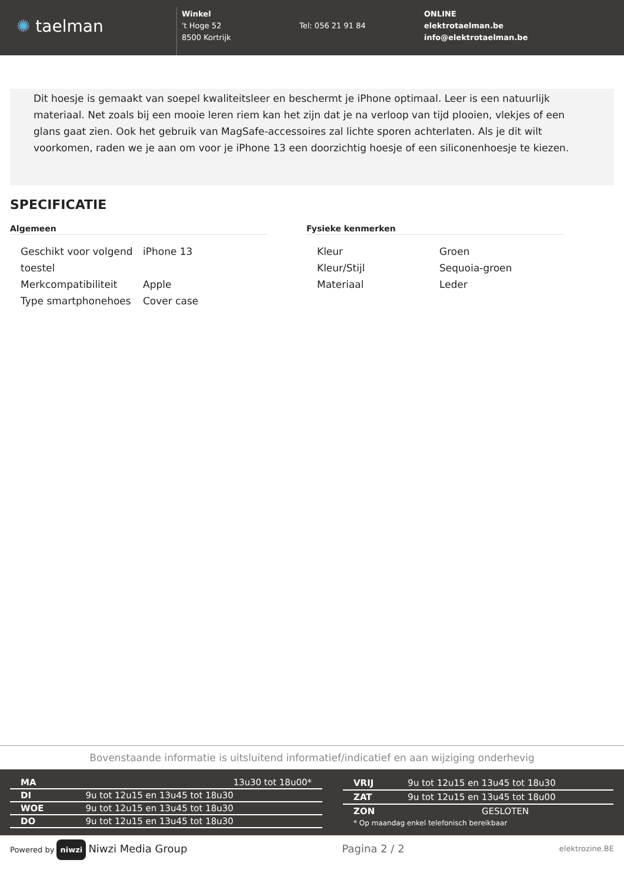✺ taelman
Winkel
't Hoge 52
8500 Kortrijk
Tel: 056 21 91 84
ONLINE
elektrotaelman.be
info@elektrotaelman.be
Dit hoesje is gemaakt van soepel kwaliteitsleer en beschermt je iPhone optimaal. Leer is een natuurlijk materiaal. Net zoals bij een mooie leren riem kan het zijn dat je na verloop van tijd plooien, vlekjes of een glans gaat zien. Ook het gebruik van MagSafe-accessoires zal lichte sporen achterlaten. Als je dit wilt voorkomen, raden we je aan om voor je iPhone 13 een doorzichtig hoesje of een siliconenhoesje te kiezen.
SPECIFICATIE
Algemeen
| Geschikt voor volgend toestel | iPhone 13 |
| Merkcompatibiliteit | Apple |
| Type smartphonehoes | Cover case |
Fysieke kenmerken
| Kleur | Groen |
| Kleur/Stijl | Sequoia-groen |
| Materiaal | Leder |
Bovenstaande informatie is uitsluitend informatief/indicatief en aan wijziging onderhevig
| MA | 13u30 tot 18u00* |
| DI | 9u tot 12u15 en 13u45 tot 18u30 |
| WOE | 9u tot 12u15 en 13u45 tot 18u30 |
| DO | 9u tot 12u15 en 13u45 tot 18u30 |
| VRIJ | 9u tot 12u15 en 13u45 tot 18u30 |
| ZAT | 9u tot 12u15 en 13u45 tot 18u00 |
| ZON | GESLOTEN |
| * Op maandag enkel telefonisch bereikbaar | |
Powered by niwzi Niwzi Media Group Pagina 2 / 2 elektrozine.BE